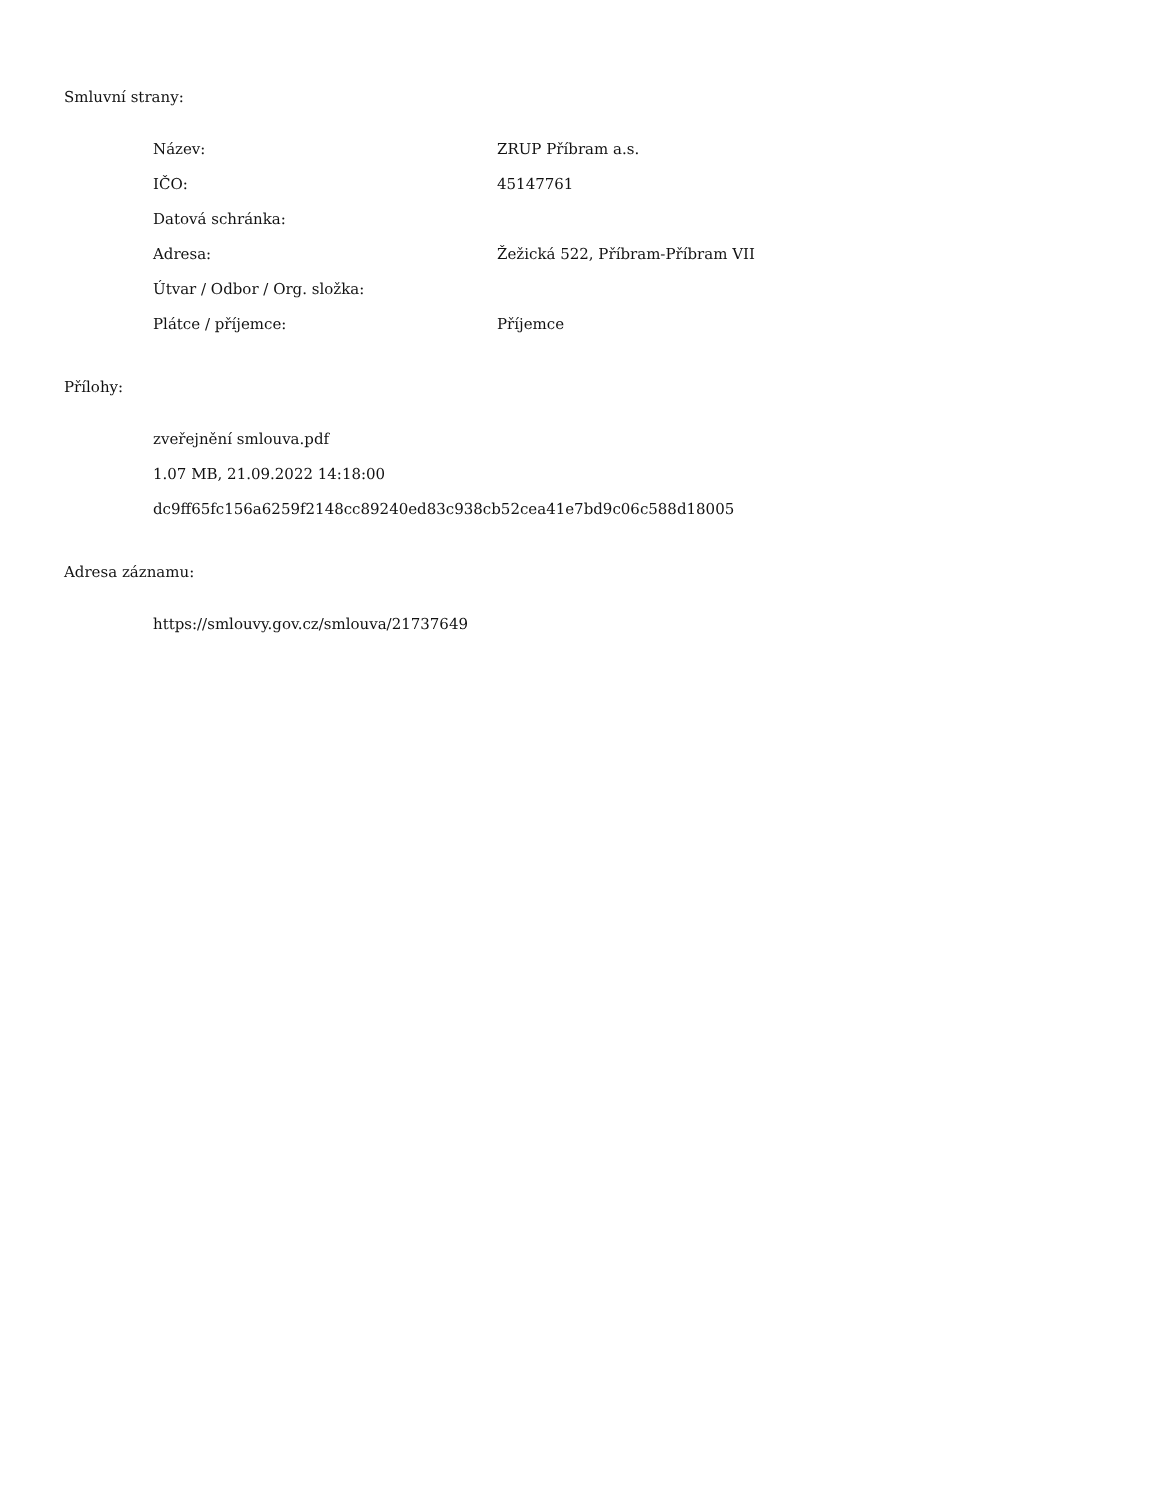Smluvní strany:
Název: ZRUP Příbram a.s.
IČO: 45147761
Datová schránka:
Adresa: Žežická 522, Příbram-Příbram VII
Útvar / Odbor / Org. složka:
Plátce / příjemce: Příjemce
Přílohy:
zveřejnění smlouva.pdf
1.07 MB, 21.09.2022 14:18:00
dc9ff65fc156a6259f2148cc89240ed83c938cb52cea41e7bd9c06c588d18005
Adresa záznamu:
https://smlouvy.gov.cz/smlouva/21737649